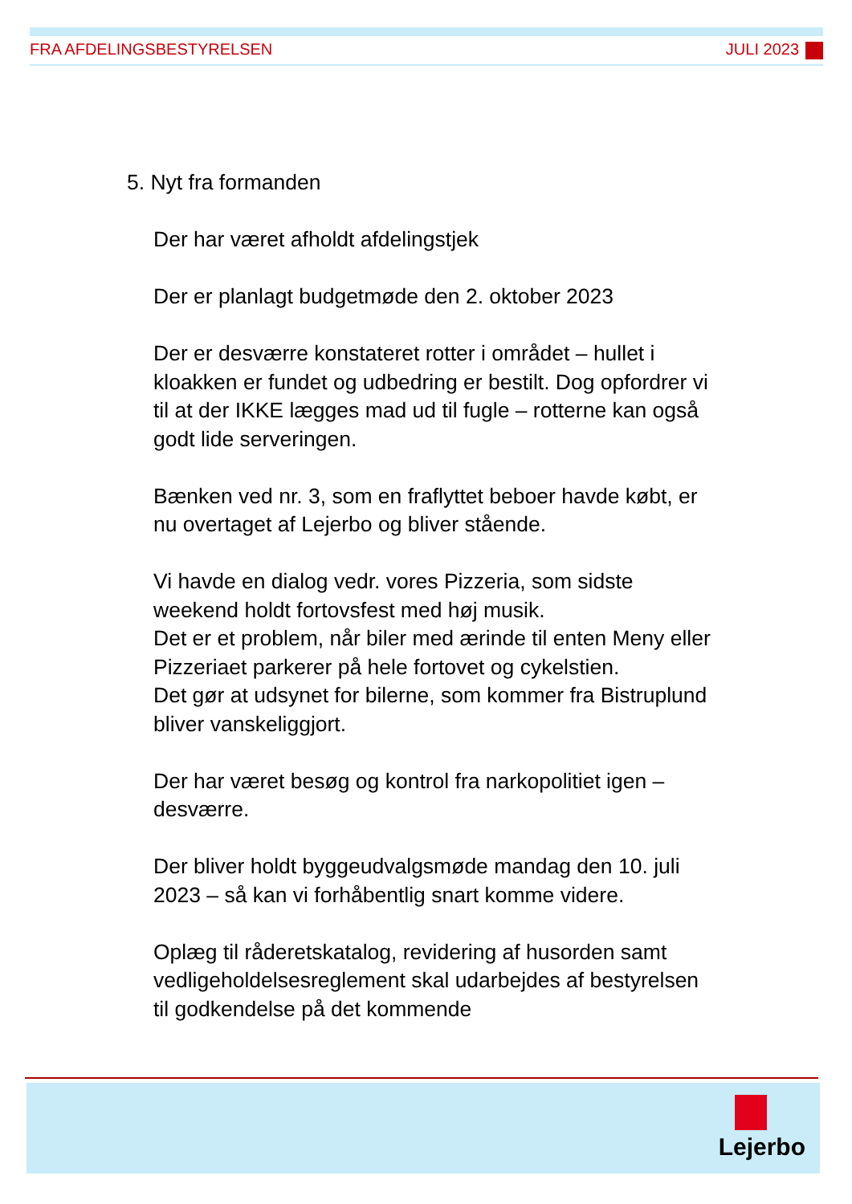FRA AFDELINGSBESTYRELSEN JULI 2023
5. Nyt fra formanden
Der har været afholdt afdelingstjek
Der er planlagt budgetmøde den 2. oktober 2023
Der er desværre konstateret rotter i området – hullet i kloakken er fundet og udbedring er bestilt. Dog opfordrer vi til at der IKKE lægges mad ud til fugle – rotterne kan også godt lide serveringen.
Bænken ved nr. 3, som en fraflyttet beboer havde købt, er nu overtaget af Lejerbo og bliver stående.
Vi havde en dialog vedr. vores Pizzeria, som sidste weekend holdt fortovsfest med høj musik.
Det er et problem, når biler med ærinde til enten Meny eller Pizzeriaet parkerer på hele fortovet og cykelstien.
Det gør at udsynet for bilerne, som kommer fra Bistruplund bliver vanskeliggjort.
Der har været besøg og kontrol fra narkopolitiet igen – desværre.
Der bliver holdt byggeudvalgsmøde mandag den 10. juli 2023 – så kan vi forhåbentlig snart komme videre.
Oplæg til råderetskatalog, revidering af husorden samt vedligeholdelsesreglement skal udarbejdes af bestyrelsen til godkendelse på det kommende
Lejerbo